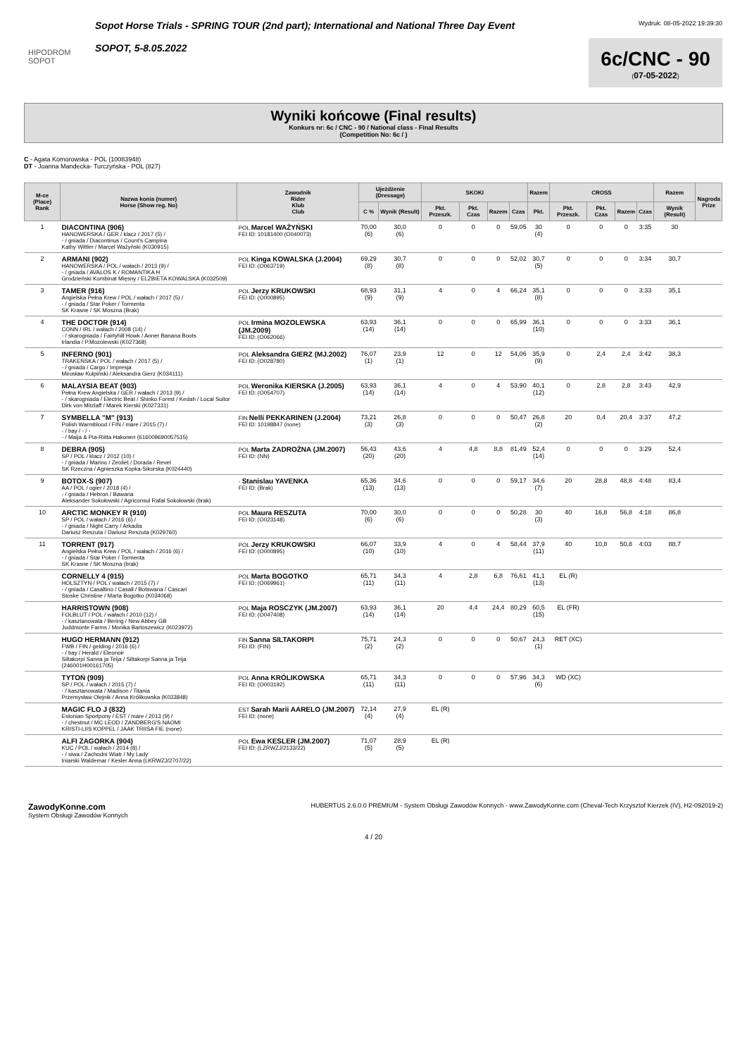HIPODROM SOPOT
Sopot Horse Trials - SPRING TOUR (2nd part); International and National Three Day Event
SOPOT, 5-8.05.2022
Wydruk: 08-05-2022 19:39:30
6c/CNC - 90
(07-05-2022)
Wyniki końcowe (Final results)
Konkurs nr: 6c / CNC - 90 / National class - Final Results
(Competition No: 6c / )
C - Agata Komorowska - POL (10083948)
DT - Joanna Mandecka- Turczyńska - POL (827)
| M-ce (Place) Rank | Nazwa konia (numer) Horse (Show reg. No) | Zawodnik Rider Klub Club | Ujeżdżenie (Dressage) | | SKOKI | | | | Razem | CROSS | | | | Razem | Nagroda Prize |
| --- | --- | --- | --- | --- | --- | --- | --- | --- | --- | --- | --- | --- | --- | --- | --- |
| | | | C % | Wynik (Result) | Pkt. Przeszk. | Pkt. Czas | Razem | Czas | Pkt. | Pkt. Przeszk. | Pkt. Czas | Razem | Czas | Wynik (Result) | |
| 1 | DIACONTINA (906) HANOWERSKA / GER / klacz / 2017 (5) / - / gniada / Diacontinus / Count's Campina Kathy Wittler / Marcel Ważyński (K030915) | POL Marcel WAŻYŃSKI FEI ID: 10181400 (O040073) | 70,00 (6) | 30,0 (6) | 0 | 0 | 0 | 59,05 | 30 (4) | 0 | 0 | 0 | 3:35 | 30 | |
| 2 | ARMANI (902) HANOWERSKA / POL / wałach / 2013 (9) / - / gniada / AVALOS K / ROMANTIKA H Grodzieński Kombinat Mięsny / ELŻBIETA KOWALSKA (K032509) | POL Kinga KOWALSKA (J.2004) FEI ID: (O063719) | 69,29 (8) | 30,7 (8) | 0 | 0 | 0 | 52,02 | 30,7 (5) | 0 | 0 | 0 | 3:34 | 30,7 | |
| 3 | TAMER (916) Angielska Pełna Krew / POL / wałach / 2017 (5) / - / gniada / Star Poker / Tormenta SK Krasne / SK Moszna (Brak) | POL Jerzy KRUKOWSKI FEI ID: (O000895) | 68,93 (9) | 31,1 (9) | 4 | 0 | 4 | 66,24 | 35,1 (8) | 0 | 0 | 0 | 3:33 | 35,1 | |
| 4 | THE DOCTOR (914) CONN / IRL / wałach / 2008 (14) / - / skarogniada / Fairlyhill Howk / Anner Banana Boots Irlandia / P.Mozolewski (K027368) | POL Irmina MOZOLEWSKA (JM.2009) FEI ID: (O062066) | 63,93 (14) | 36,1 (14) | 0 | 0 | 0 | 65,99 | 36,1 (10) | 0 | 0 | 0 | 3:33 | 36,1 | |
| 5 | INFERNO (901) TRAKEŃSKA / POL / wałach / 2017 (5) / - / gniada / Cargo / Impresja Mirosław Kulpiński / Aleksandra Gierz (K034111) | POL Aleksandra GIERZ (MJ.2002) FEI ID: (O028780) | 76,07 (1) | 23,9 (1) | 12 | 0 | 12 | 54,06 | 35,9 (9) | 0 | 2,4 | 2,4 | 3:42 | 38,3 | |
| 6 | MALAYSIA BEAT (903) Pełna Krew Angielska / GER / wałach / 2013 (9) / - / skarogniada / Electric Beat / Shinko Forest / Kedah / Local Suitor Dirk von Mitzlaff / Marek Kierski (K027331) | POL Weronika KIERSKA (J.2005) FEI ID: (O054707) | 63,93 (14) | 36,1 (14) | 4 | 0 | 4 | 53,90 | 40,1 (12) | 0 | 2,8 | 2,8 | 3:43 | 42,9 | |
| 7 | SYMBELLA "M" (913) Polish Warmblood / FIN / mare / 2015 (7) / - / bay / - / - - / Maija & Pia-Riitta Hakonen (616009690057515) | FIN Nelli PEKKARINEN (J.2004) FEI ID: 10198847 (none) | 73,21 (3) | 26,8 (3) | 0 | 0 | 0 | 50,47 | 26,8 (2) | 20 | 0,4 | 20,4 | 3:37 | 47,2 | |
| 8 | DEBRA (905) SP / POL / klacz / 2012 (10) / - / gniada / Marino / Zeoliet / Dorada / Revel SK Rzeczna / Agnieszka Kopka-Sikorska (K024440) | POL Marta ZADROŻNA (JM.2007) FEI ID: (NN) | 56,43 (20) | 43,6 (20) | 4 | 4,8 | 8,8 | 81,49 | 52,4 (14) | 0 | 0 | 0 | 3:29 | 52,4 | |
| 9 | BOTOX-S (907) AA / POL / ogier / 2018 (4) / - / gniada / Hebron / Bawaria Aleksander Sokołowski / Agriconsul Rafał Sokołowski (brak) | - Stanislau YAVENKA FEI ID: (Brak) | 65,36 (13) | 34,6 (13) | 0 | 0 | 0 | 59,17 | 34,6 (7) | 20 | 28,8 | 48,8 | 4:48 | 83,4 | |
| 10 | ARCTIC MONKEY R (910) SP / POL / wałach / 2016 (6) / - / gniada / Night Carry / Arkadia Dariusz Reszuta / Dariusz Reszuta (K029760) | POL Maura RESZUTA FEI ID: (O023148) | 70,00 (6) | 30,0 (6) | 0 | 0 | 0 | 50,28 | 30 (3) | 40 | 16,8 | 56,8 | 4:18 | 86,8 | |
| 11 | TORRENT (917) Angielska Pełna Krew / POL / wałach / 2016 (6) / - / gniada / Star Poker / Tormenta SK Krasne / SK Moszna (brak) | POL Jerzy KRUKOWSKI FEI ID: (O000895) | 66,07 (10) | 33,9 (10) | 4 | 0 | 4 | 58,44 | 37,9 (11) | 40 | 10,8 | 50,8 | 4:03 | 88,7 | |
| | CORNELLY 4 (915) HOLSZTYN / POL / wałach / 2015 (7) / - / gniada / Casaltino / Casall / Botswana / Cascari Stoske Christine / Marta Bogotko (K034068) | POL Marta BOGOTKO FEI ID: (O069961) | 65,71 (11) | 34,3 (11) | 4 | 2,8 | 6,8 | 76,61 | 41,1 (13) | EL (R) | | | | | |
| | HARRISTOWN (908) FOLBLUT / POL / wałach / 2010 (12) / - / kasztanowata / Bering / New Abbey GB Juddmonte Farms / Monika Bartoszewicz (K023972) | POL Maja ROSCZYK (JM.2007) FEI ID: (O047408) | 63,93 (14) | 36,1 (14) | 20 | 4,4 | 24,4 | 80,29 | 60,5 (15) | EL (FR) | | | | | |
| | HUGO HERMANN (912) FWB / FIN / gelding / 2016 (6) / - / bay / Herald / Eleonoir Siltakorpi Sanna ja Teija / Siltakorpi Sanna ja Teija (246001H00161705) | FIN Sanna SILTAKORPI FEI ID: (FIN) | 75,71 (2) | 24,3 (2) | 0 | 0 | 0 | 50,67 | 24,3 (1) | RET (XC) | | | | | |
| | TYTOŃ (909) SP / POL / wałach / 2015 (7) / - / kasztanowata / Madison / Titania Przemysław Olejnik / Anna Królikowska (K033848) | POL Anna KRÓLIKOWSKA FEI ID: (O003192) | 65,71 (11) | 34,3 (11) | 0 | 0 | 0 | 57,96 | 34,3 (6) | WD (XC) | | | | | |
| | MAGIC FLO J (832) Estonian Sportpony / EST / mare / 2013 (9) / - / chestnut / MC LEOD / ZANDBERG'S NAOMI KRISTI-LIIS KOPPEL / JAAK TRIISA FIE (none) | EST Sarah Marii AARELO (JM.2007) FEI ID: (none) | 72,14 (4) | 27,9 (4) | EL (R) | | | | | | | | | | |
| | ALFI ZAGORKA (904) KUC / POL / wałach / 2014 (8) / - / siwa / Zachodni Wiatr / My Lady Iniarski Waldemar / Kesler Anna (LKRWZJ/2707/22) | POL Ewa KESLER (JM.2007) FEI ID: (LZRWZJ/2133/22) | 71,07 (5) | 28,9 (5) | EL (R) | | | | | | | | | | |
ZawodyKonne.com
System Obsługi Zawodów Konnych
HUBERTUS 2.6.0.0 PREMIUM - System Obsługi Zawodów Konnych - www.ZawodyKonne.com (Cheval-Tech Krzysztof Kierzek (IV), H2-092019-2)
4 / 20